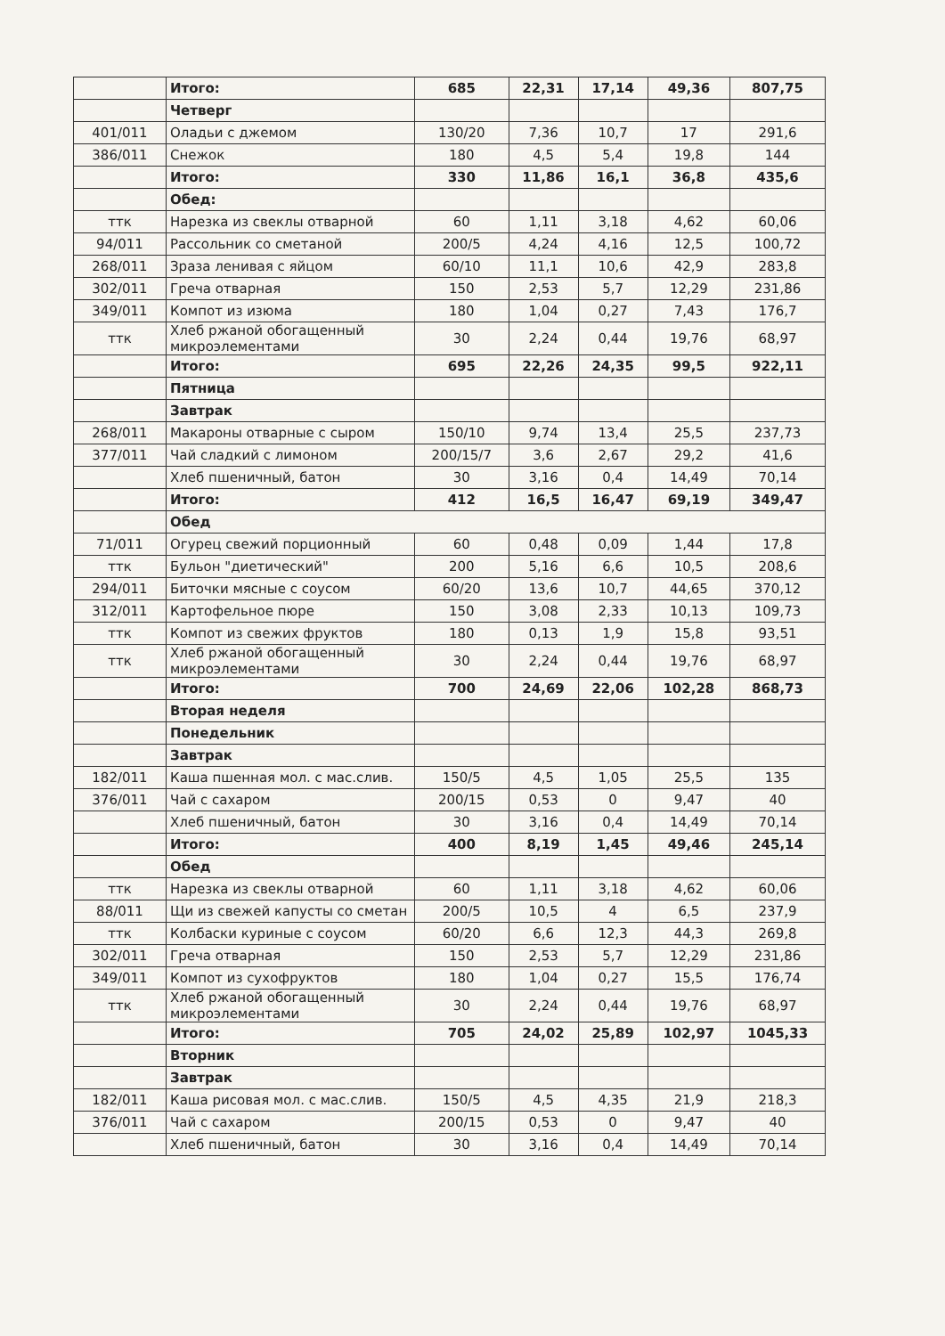| | Итого: | 685 | 22,31 | 17,14 | 49,36 | 807,75 |
| | Четверг | | | | | |
| 401/011 | Оладьи с джемом | 130/20 | 7,36 | 10,7 | 17 | 291,6 |
| 386/011 | Снежок | 180 | 4,5 | 5,4 | 19,8 | 144 |
| | Итого: | 330 | 11,86 | 16,1 | 36,8 | 435,6 |
| | Обед: | | | | | |
| ттк | Нарезка из свеклы отварной | 60 | 1,11 | 3,18 | 4,62 | 60,06 |
| 94/011 | Рассольник со сметаной | 200/5 | 4,24 | 4,16 | 12,5 | 100,72 |
| 268/011 | Зраза ленивая с яйцом | 60/10 | 11,1 | 10,6 | 42,9 | 283,8 |
| 302/011 | Греча отварная | 150 | 2,53 | 5,7 | 12,29 | 231,86 |
| 349/011 | Компот из изюма | 180 | 1,04 | 0,27 | 7,43 | 176,7 |
| ттк | Хлеб ржаной обогащенный микроэлементами | 30 | 2,24 | 0,44 | 19,76 | 68,97 |
| | Итого: | 695 | 22,26 | 24,35 | 99,5 | 922,11 |
| | Пятница | | | | | |
| | Завтрак | | | | | |
| 268/011 | Макароны отварные с сыром | 150/10 | 9,74 | 13,4 | 25,5 | 237,73 |
| 377/011 | Чай сладкий с лимоном | 200/15/7 | 3,6 | 2,67 | 29,2 | 41,6 |
| | Хлеб пшеничный, батон | 30 | 3,16 | 0,4 | 14,49 | 70,14 |
| | Итого: | 412 | 16,5 | 16,47 | 69,19 | 349,47 |
| | Обед | | | | | |
| 71/011 | Огурец свежий порционный | 60 | 0,48 | 0,09 | 1,44 | 17,8 |
| ттк | Бульон "диетический" | 200 | 5,16 | 6,6 | 10,5 | 208,6 |
| 294/011 | Биточки мясные с соусом | 60/20 | 13,6 | 10,7 | 44,65 | 370,12 |
| 312/011 | Картофельное пюре | 150 | 3,08 | 2,33 | 10,13 | 109,73 |
| ттк | Компот из свежих фруктов | 180 | 0,13 | 1,9 | 15,8 | 93,51 |
| ттк | Хлеб ржаной обогащенный микроэлементами | 30 | 2,24 | 0,44 | 19,76 | 68,97 |
| | Итого: | 700 | 24,69 | 22,06 | 102,28 | 868,73 |
| | Вторая неделя | | | | | |
| | Понедельник | | | | | |
| | Завтрак | | | | | |
| 182/011 | Каша пшенная мол. с мас.слив. | 150/5 | 4,5 | 1,05 | 25,5 | 135 |
| 376/011 | Чай с сахаром | 200/15 | 0,53 | 0 | 9,47 | 40 |
| | Хлеб пшеничный, батон | 30 | 3,16 | 0,4 | 14,49 | 70,14 |
| | Итого: | 400 | 8,19 | 1,45 | 49,46 | 245,14 |
| | Обед | | | | | |
| ттк | Нарезка из свеклы отварной | 60 | 1,11 | 3,18 | 4,62 | 60,06 |
| 88/011 | Щи из свежей капусты со сметан | 200/5 | 10,5 | 4 | 6,5 | 237,9 |
| ттк | Колбаски куриные с соусом | 60/20 | 6,6 | 12,3 | 44,3 | 269,8 |
| 302/011 | Греча отварная | 150 | 2,53 | 5,7 | 12,29 | 231,86 |
| 349/011 | Компот из сухофруктов | 180 | 1,04 | 0,27 | 15,5 | 176,74 |
| ттк | Хлеб ржаной обогащенный микроэлементами | 30 | 2,24 | 0,44 | 19,76 | 68,97 |
| | Итого: | 705 | 24,02 | 25,89 | 102,97 | 1045,33 |
| | Вторник | | | | | |
| | Завтрак | | | | | |
| 182/011 | Каша рисовая мол. с мас.слив. | 150/5 | 4,5 | 4,35 | 21,9 | 218,3 |
| 376/011 | Чай с сахаром | 200/15 | 0,53 | 0 | 9,47 | 40 |
| | Хлеб пшеничный, батон | 30 | 3,16 | 0,4 | 14,49 | 70,14 |